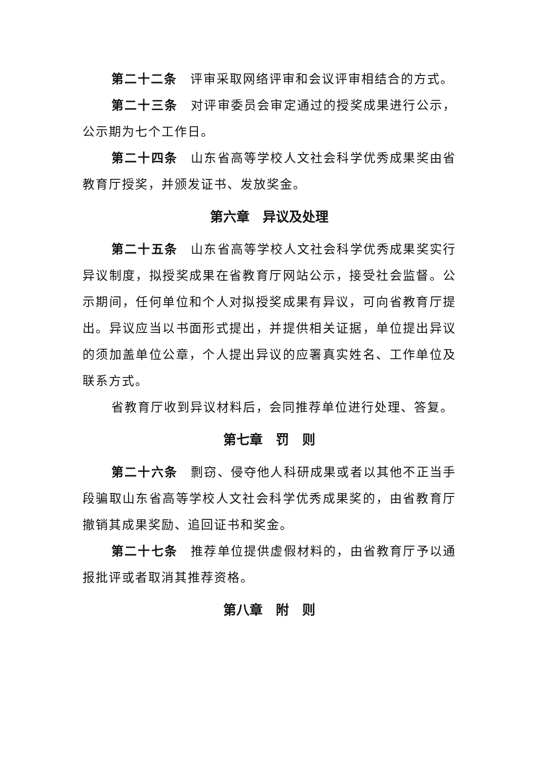第二十二条　评审采取网络评审和会议评审相结合的方式。
第二十三条　对评审委员会审定通过的授奖成果进行公示，公示期为七个工作日。
第二十四条　山东省高等学校人文社会科学优秀成果奖由省教育厅授奖，并颁发证书、发放奖金。
第六章　异议及处理
第二十五条　山东省高等学校人文社会科学优秀成果奖实行异议制度，拟授奖成果在省教育厅网站公示，接受社会监督。公示期间，任何单位和个人对拟授奖成果有异议，可向省教育厅提出。异议应当以书面形式提出，并提供相关证据，单位提出异议的须加盖单位公章，个人提出异议的应署真实姓名、工作单位及联系方式。
省教育厅收到异议材料后，会同推荐单位进行处理、答复。
第七章　罚　则
第二十六条　剽窃、侵夺他人科研成果或者以其他不正当手段骗取山东省高等学校人文社会科学优秀成果奖的，由省教育厅撤销其成果奖励、追回证书和奖金。
第二十七条　推荐单位提供虚假材料的，由省教育厅予以通报批评或者取消其推荐资格。
第八章　附　则